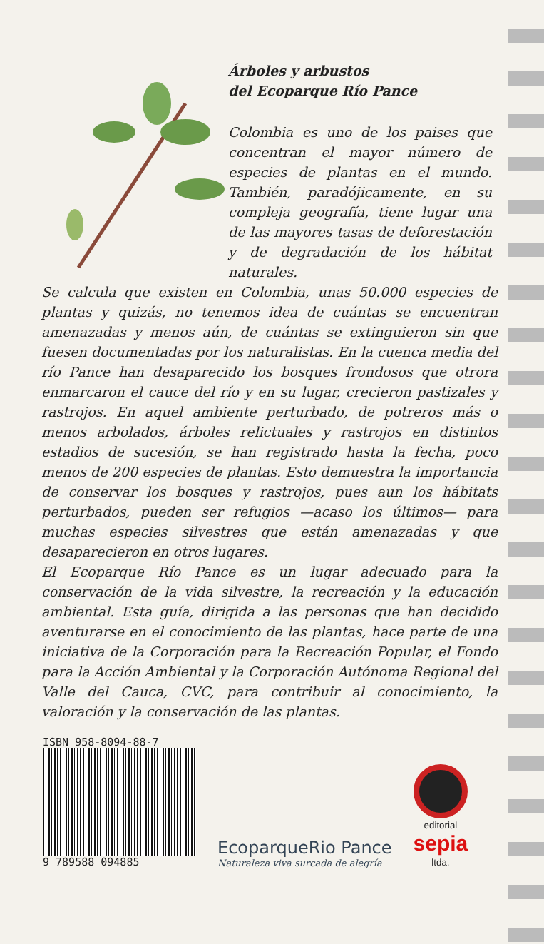Árboles y arbustos
del Ecoparque Río Pance
Colombia es uno de los paises que concentran el mayor número de especies de plantas en el mundo. También, paradójicamente, en su compleja geografía, tiene lugar una de las mayores tasas de deforestación y de degradación de los hábitat naturales.
Se calcula que existen en Colombia, unas 50.000 especies de plantas y quizás, no tenemos idea de cuántas se encuentran amenazadas y menos aún, de cuántas se extinguieron sin que fuesen documentadas por los naturalistas. En la cuenca media del río Pance han desaparecido los bosques frondosos que otrora enmarcaron el cauce del río y en su lugar, crecieron pastizales y rastrojos. En aquel ambiente perturbado, de potreros más o menos arbolados, árboles relictuales y rastrojos en distintos estadios de sucesión, se han registrado hasta la fecha, poco menos de 200 especies de plantas. Esto demuestra la importancia de conservar los bosques y rastrojos, pues aun los hábitats perturbados, pueden ser refugios —acaso los últimos— para muchas especies silvestres que están amenazadas y que desaparecieron en otros lugares.
El Ecoparque Río Pance es un lugar adecuado para la conservación de la vida silvestre, la recreación y la educación ambiental. Esta guía, dirigida a las personas que han decidido aventurarse en el conocimiento de las plantas, hace parte de una iniciativa de la Corporación para la Recreación Popular, el Fondo para la Acción Ambiental y la Corporación Autónoma Regional del Valle del Cauca, CVC, para contribuir al conocimiento, la valoración y la conservación de las plantas.
ISBN 958-8094-88-7
9 789588 094885
EcoparqueRio Pance
Naturaleza viva surcada de alegría
editorial
sepia
ltda.